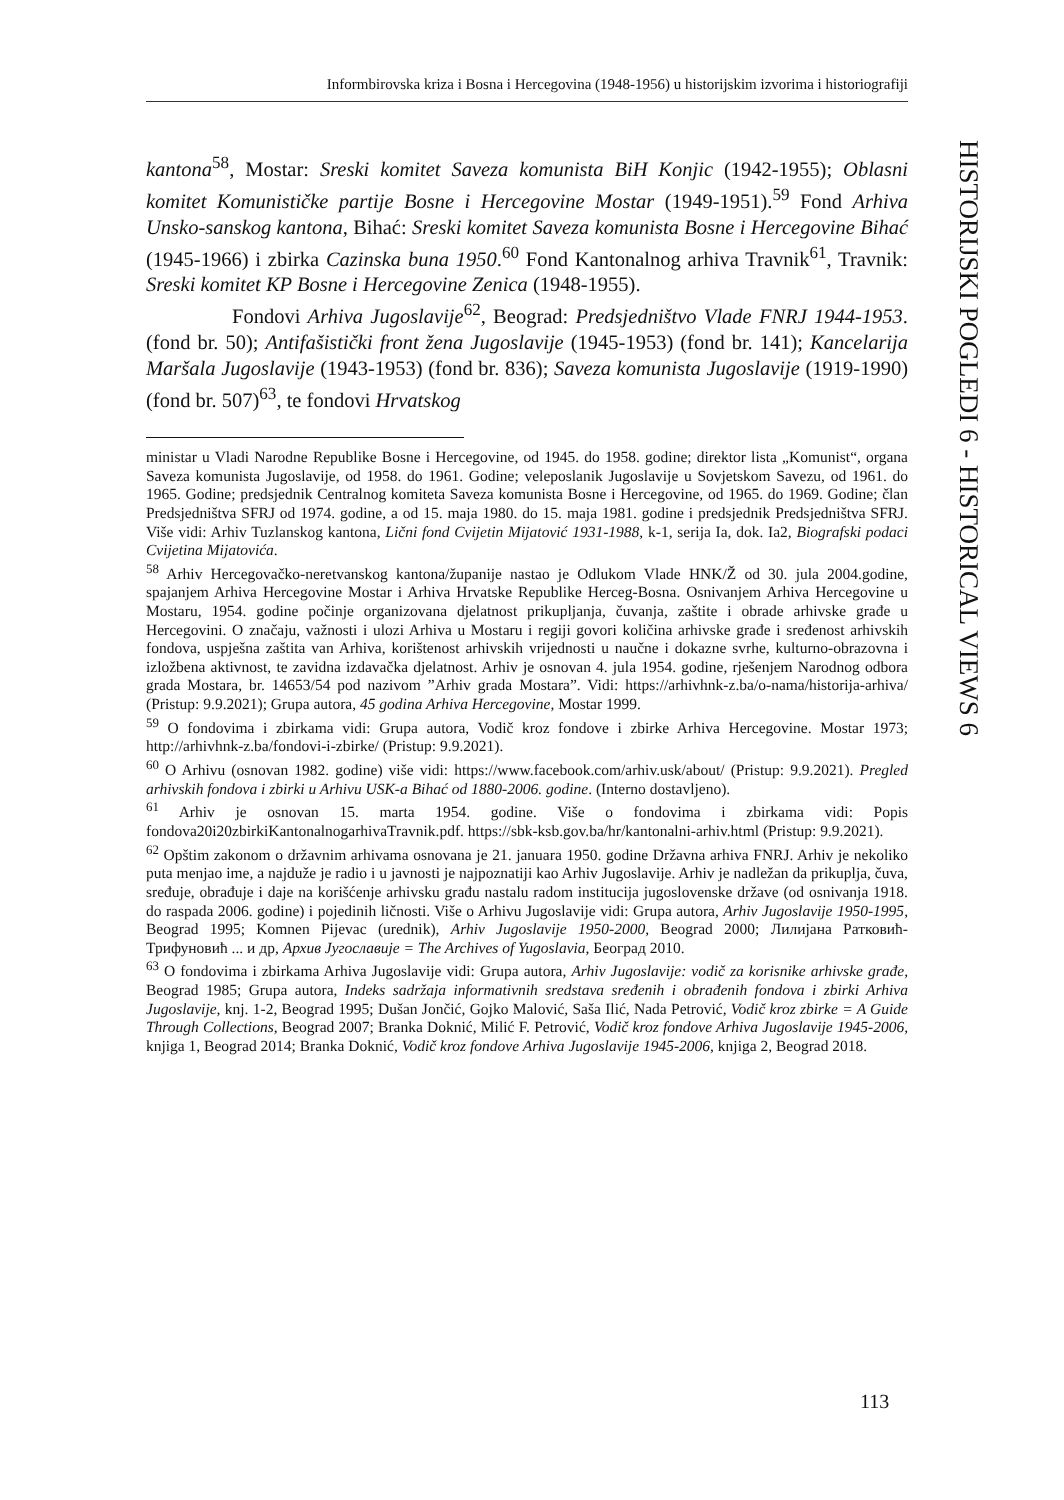Informbirovska kriza i Bosna i Hercegovina (1948-1956) u historijskim izvorima i historiografiji
HISTORIJSKI POGLEDI 6 - HISTORICAL VIEWS 6
kantona<sup>58</sup>, Mostar: Sreski komitet Saveza komunista BiH Konjic (1942-1955); Oblasni komitet Komunističke partije Bosne i Hercegovine Mostar (1949-1951).<sup>59</sup> Fond Arhiva Unsko-sanskog kantona, Bihać: Sreski komitet Saveza komunista Bosne i Hercegovine Bihać (1945-1966) i zbirka Cazinska buna 1950.<sup>60</sup> Fond Kantonalnog arhiva Travnik<sup>61</sup>, Travnik: Sreski komitet KP Bosne i Hercegovine Zenica (1948-1955).
Fondovi Arhiva Jugoslavije<sup>62</sup>, Beograd: Predsjedništvo Vlade FNRJ 1944-1953. (fond br. 50); Antifašistički front žena Jugoslavije (1945-1953) (fond br. 141); Kancelarija Maršala Jugoslavije (1943-1953) (fond br. 836); Saveza komunista Jugoslavije (1919-1990) (fond br. 507)<sup>63</sup>, te fondovi Hrvatskog
ministar u Vladi Narodne Republike Bosne i Hercegovine, od 1945. do 1958. godine; direktor lista „Komunist“, organa Saveza komunista Jugoslavije, od 1958. do 1961. Godine; veleposlanik Jugoslavije u Sovjetskom Savezu, od 1961. do 1965. Godine; predsjednik Centralnog komiteta Saveza komunista Bosne i Hercegovine, od 1965. do 1969. Godine; član Predsjedništva SFRJ od 1974. godine, a od 15. maja 1980. do 15. maja 1981. godine i predsjednik Predsjedništva SFRJ. Više vidi: Arhiv Tuzlanskog kantona, Lični fond Cvijetin Mijatović 1931-1988, k-1, serija Ia, dok. Ia2, Biografski podaci Cvijetina Mijatovića.
<sup>58</sup> Arhiv Hercegovačko-neretvanskog kantona/županije nastao je Odlukom Vlade HNK/Ž od 30. jula 2004.godine, spajanjem Arhiva Hercegovine Mostar i Arhiva Hrvatske Republike Herceg-Bosna. Osnivanjem Arhiva Hercegovine u Mostaru, 1954. godine počinje organizovana djelatnost prikupljanja, čuvanja, zaštite i obrade arhivske građe u Hercegovini. O značaju, važnosti i ulozi Arhiva u Mostaru i regiji govori količina arhivske građe i sređenost arhivskih fondova, uspješna zaštita van Arhiva, korištenost arhivskih vrijednosti u naučne i dokazne svrhe, kulturno-obrazovna i izložbena aktivnost, te zavidna izdavačka djelatnost. Arhiv je osnovan 4. jula 1954. godine, rješenjem Narodnog odbora grada Mostara, br. 14653/54 pod nazivom ”Arhiv grada Mostara”. Vidi: https://arhivhnk-z.ba/o-nama/historija-arhiva/ (Pristup: 9.9.2021); Grupa autora, 45 godina Arhiva Hercegovine, Mostar 1999.
<sup>59</sup> O fondovima i zbirkama vidi: Grupa autora, Vodič kroz fondove i zbirke Arhiva Hercegovine. Mostar 1973; http://arhivhnk-z.ba/fondovi-i-zbirke/ (Pristup: 9.9.2021).
<sup>60</sup> O Arhivu (osnovan 1982. godine) više vidi: https://www.facebook.com/arhiv.usk/about/ (Pristup: 9.9.2021). Pregled arhivskih fondova i zbirki u Arhivu USK-a Bihać od 1880-2006. godine. (Interno dostavljeno).
<sup>61</sup> Arhiv je osnovan 15. marta 1954. godine. Više o fondovima i zbirkama vidi: Popis fondova20i20zbirkiKantonalnogarhivaTravnik.pdf. https://sbk-ksb.gov.ba/hr/kantonalni-arhiv.html (Pristup: 9.9.2021).
<sup>62</sup> Opštim zakonom o državnim arhivama osnovana je 21. januara 1950. godine Državna arhiva FNRJ. Arhiv je nekoliko puta menjao ime, a najduže je radio i u javnosti je najpoznatiji kao Arhiv Jugoslavije. Arhiv je nadležan da prikuplja, čuva, sređuje, obrađuje i daje na korišćenje arhivsku građu nastalu radom institucija jugoslovenske države (od osnivanja 1918. do raspada 2006. godine) i pojedinih ličnosti. Više o Arhivu Jugoslavije vidi: Grupa autora, Arhiv Jugoslavije 1950-1995, Beograd 1995; Komnen Pijevac (urednik), Arhiv Jugoslavije 1950-2000, Beograd 2000; Лилијана Ратковић-Трифуновић ... и др, Архив Југославије = The Archives of Yugoslavia, Београд 2010.
<sup>63</sup> O fondovima i zbirkama Arhiva Jugoslavije vidi: Grupa autora, Arhiv Jugoslavije: vodič za korisnike arhivske građe, Beograd 1985; Grupa autora, Indeks sadržaja informativnih sredstava sređenih i obrađenih fondova i zbirki Arhiva Jugoslavije, knj. 1-2, Beograd 1995; Dušan Jončić, Gojko Malović, Saša Ilić, Nada Petrović, Vodič kroz zbirke = A Guide Through Collections, Beograd 2007; Branka Doknić, Milić F. Petrović, Vodič kroz fondove Arhiva Jugoslavije 1945-2006, knjiga 1, Beograd 2014; Branka Doknić, Vodič kroz fondove Arhiva Jugoslavije 1945-2006, knjiga 2, Beograd 2018.
113